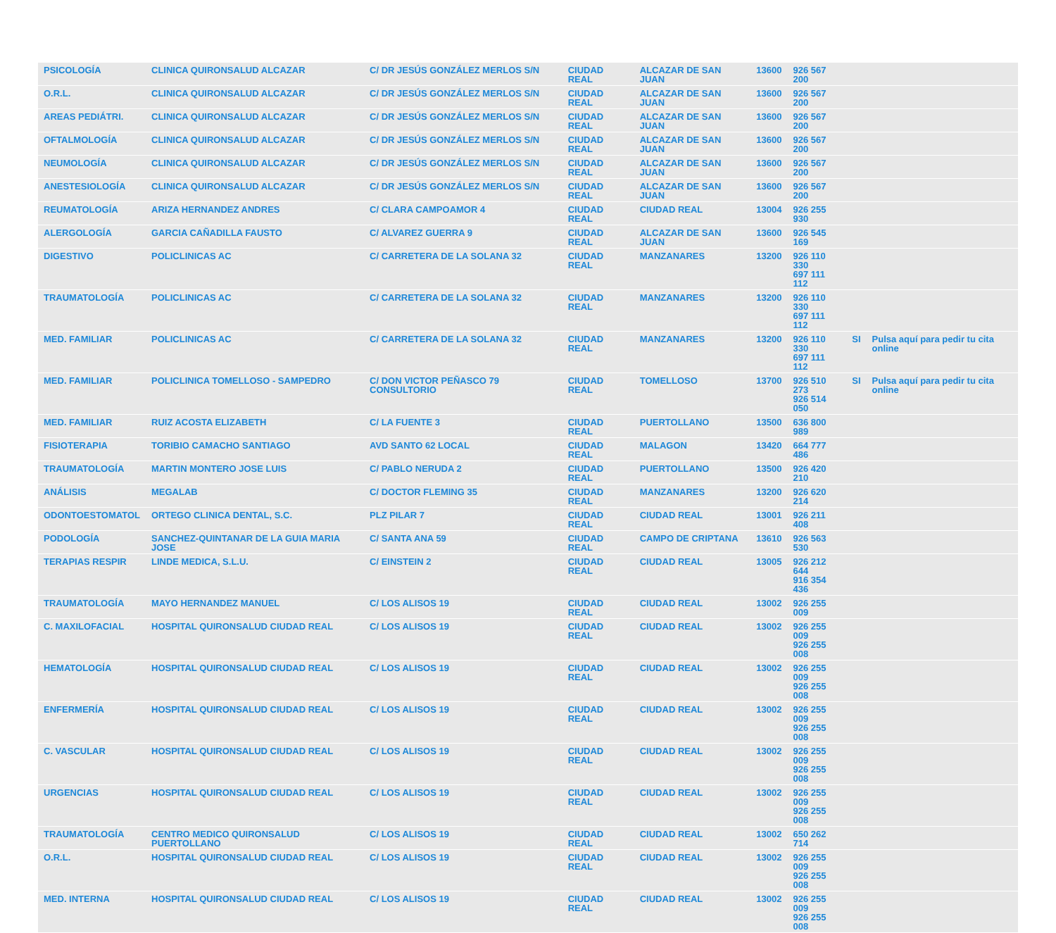| PSICOLOGÍA | CLINICA QUIRONSALUD ALCAZAR | C/ DR JESÚS GONZÁLEZ MERLOS S/N | CIUDAD REAL | ALCAZAR DE SAN JUAN | 13600 | 926 567 200 | | |
| O.R.L. | CLINICA QUIRONSALUD ALCAZAR | C/ DR JESÚS GONZÁLEZ MERLOS S/N | CIUDAD REAL | ALCAZAR DE SAN JUAN | 13600 | 926 567 200 | | |
| AREAS PEDIÁTRI. | CLINICA QUIRONSALUD ALCAZAR | C/ DR JESÚS GONZÁLEZ MERLOS S/N | CIUDAD REAL | ALCAZAR DE SAN JUAN | 13600 | 926 567 200 | | |
| OFTALMOLOGÍA | CLINICA QUIRONSALUD ALCAZAR | C/ DR JESÚS GONZÁLEZ MERLOS S/N | CIUDAD REAL | ALCAZAR DE SAN JUAN | 13600 | 926 567 200 | | |
| NEUMOLOGÍA | CLINICA QUIRONSALUD ALCAZAR | C/ DR JESÚS GONZÁLEZ MERLOS S/N | CIUDAD REAL | ALCAZAR DE SAN JUAN | 13600 | 926 567 200 | | |
| ANESTESIOLOGÍA | CLINICA QUIRONSALUD ALCAZAR | C/ DR JESÚS GONZÁLEZ MERLOS S/N | CIUDAD REAL | ALCAZAR DE SAN JUAN | 13600 | 926 567 200 | | |
| REUMATOLOGÍA | ARIZA HERNANDEZ ANDRES | C/ CLARA CAMPOAMOR 4 | CIUDAD REAL | CIUDAD REAL | 13004 | 926 255 930 | | |
| ALERGOLOGÍA | GARCIA CAÑADILLA FAUSTO | C/ ALVAREZ GUERRA 9 | CIUDAD REAL | ALCAZAR DE SAN JUAN | 13600 | 926 545 169 | | |
| DIGESTIVO | POLICLINICAS AC | C/ CARRETERA DE LA SOLANA 32 | CIUDAD REAL | MANZANARES | 13200 | 926 110 330 697 111 112 | | |
| TRAUMATOLOGÍA | POLICLINICAS AC | C/ CARRETERA DE LA SOLANA 32 | CIUDAD REAL | MANZANARES | 13200 | 926 110 330 697 111 112 | | |
| MED. FAMILIAR | POLICLINICAS AC | C/ CARRETERA DE LA SOLANA 32 | CIUDAD REAL | MANZANARES | 13200 | 926 110 330 697 111 112 | SI | Pulsa aquí para pedir tu cita online |
| MED. FAMILIAR | POLICLINICA TOMELLOSO - SAMPEDRO | C/ DON VICTOR PEÑASCO 79 CONSULTORIO | CIUDAD REAL | TOMELLOSO | 13700 | 926 510 273 926 514 050 | SI | Pulsa aquí para pedir tu cita online |
| MED. FAMILIAR | RUIZ ACOSTA ELIZABETH | C/ LA FUENTE 3 | CIUDAD REAL | PUERTOLLANO | 13500 | 636 800 989 | | |
| FISIOTERAPIA | TORIBIO CAMACHO SANTIAGO | AVD SANTO 62 LOCAL | CIUDAD REAL | MALAGON | 13420 | 664 777 486 | | |
| TRAUMATOLOGÍA | MARTIN MONTERO JOSE LUIS | C/ PABLO NERUDA 2 | CIUDAD REAL | PUERTOLLANO | 13500 | 926 420 210 | | |
| ANÁLISIS | MEGALAB | C/ DOCTOR FLEMING 35 | CIUDAD REAL | MANZANARES | 13200 | 926 620 214 | | |
| ODONTOESTOMATOL | ORTEGO CLINICA DENTAL, S.C. | PLZ PILAR 7 | CIUDAD REAL | CIUDAD REAL | 13001 | 926 211 408 | | |
| PODOLOGÍA | SANCHEZ-QUINTANAR DE LA GUIA MARIA JOSE | C/ SANTA ANA 59 | CIUDAD REAL | CAMPO DE CRIPTANA | 13610 | 926 563 530 | | |
| TERAPIAS RESPIR | LINDE MEDICA, S.L.U. | C/ EINSTEIN 2 | CIUDAD REAL | CIUDAD REAL | 13005 | 926 212 644 916 354 436 | | |
| TRAUMATOLOGÍA | MAYO HERNANDEZ MANUEL | C/ LOS ALISOS 19 | CIUDAD REAL | CIUDAD REAL | 13002 | 926 255 009 | | |
| C. MAXILOFACIAL | HOSPITAL QUIRONSALUD CIUDAD REAL | C/ LOS ALISOS 19 | CIUDAD REAL | CIUDAD REAL | 13002 | 926 255 009 926 255 008 | | |
| HEMATOLOGÍA | HOSPITAL QUIRONSALUD CIUDAD REAL | C/ LOS ALISOS 19 | CIUDAD REAL | CIUDAD REAL | 13002 | 926 255 009 926 255 008 | | |
| ENFERMERÍA | HOSPITAL QUIRONSALUD CIUDAD REAL | C/ LOS ALISOS 19 | CIUDAD REAL | CIUDAD REAL | 13002 | 926 255 009 926 255 008 | | |
| C. VASCULAR | HOSPITAL QUIRONSALUD CIUDAD REAL | C/ LOS ALISOS 19 | CIUDAD REAL | CIUDAD REAL | 13002 | 926 255 009 926 255 008 | | |
| URGENCIAS | HOSPITAL QUIRONSALUD CIUDAD REAL | C/ LOS ALISOS 19 | CIUDAD REAL | CIUDAD REAL | 13002 | 926 255 009 926 255 008 | | |
| TRAUMATOLOGÍA | CENTRO MEDICO QUIRONSALUD PUERTOLLANO | C/ LOS ALISOS 19 | CIUDAD REAL | CIUDAD REAL | 13002 | 650 262 714 | | |
| O.R.L. | HOSPITAL QUIRONSALUD CIUDAD REAL | C/ LOS ALISOS 19 | CIUDAD REAL | CIUDAD REAL | 13002 | 926 255 009 926 255 008 | | |
| MED. INTERNA | HOSPITAL QUIRONSALUD CIUDAD REAL | C/ LOS ALISOS 19 | CIUDAD REAL | CIUDAD REAL | 13002 | 926 255 009 926 255 008 | | |